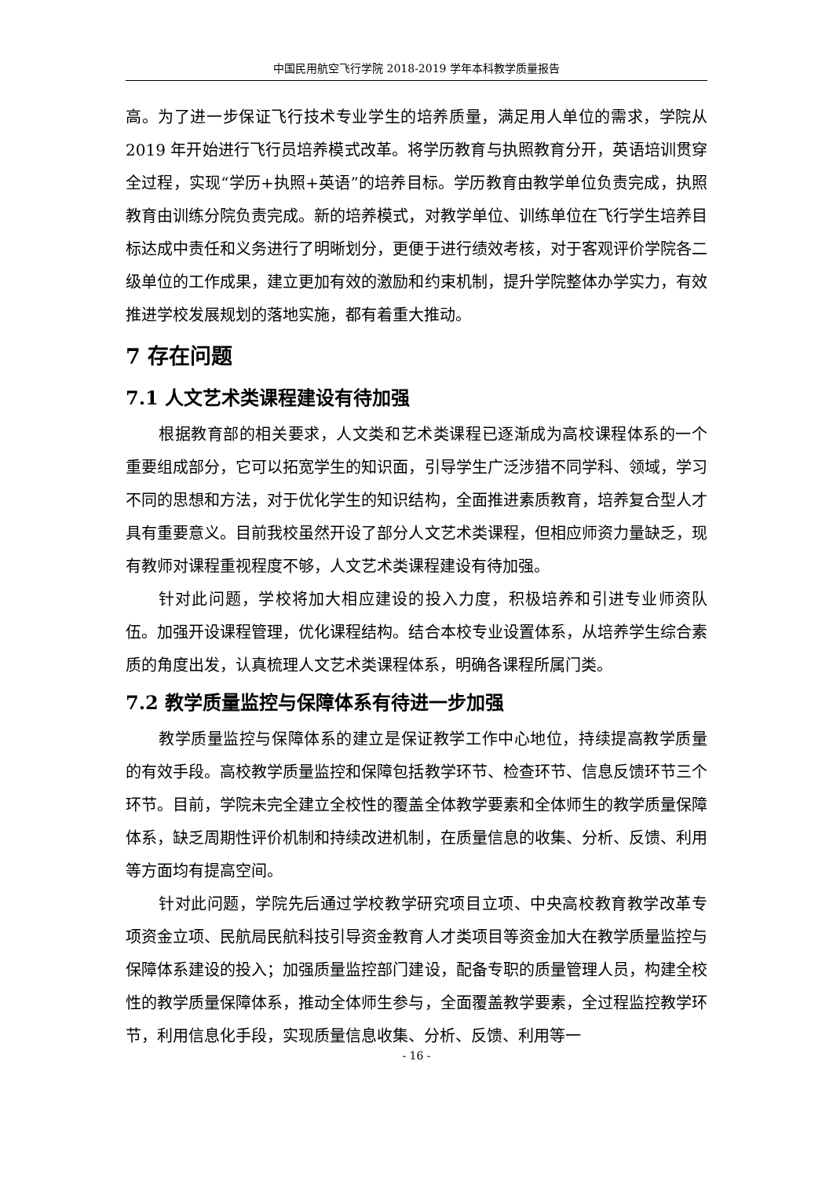中国民用航空飞行学院 2018-2019 学年本科教学质量报告
高。为了进一步保证飞行技术专业学生的培养质量，满足用人单位的需求，学院从 2019 年开始进行飞行员培养模式改革。将学历教育与执照教育分开，英语培训贯穿全过程，实现“学历+执照+英语”的培养目标。学历教育由教学单位负责完成，执照教育由训练分院负责完成。新的培养模式，对教学单位、训练单位在飞行学生培养目标达成中责任和义务进行了明晰划分，更便于进行绩效考核，对于客观评价学院各二级单位的工作成果，建立更加有效的激励和约束机制，提升学院整体办学实力，有效推进学校发展规划的落地实施，都有着重大推动。
7 存在问题
7.1 人文艺术类课程建设有待加强
根据教育部的相关要求，人文类和艺术类课程已逐渐成为高校课程体系的一个重要组成部分，它可以拓宽学生的知识面，引导学生广泛涉猎不同学科、领域，学习不同的思想和方法，对于优化学生的知识结构，全面推进素质教育，培养复合型人才具有重要意义。目前我校虽然开设了部分人文艺术类课程，但相应师资力量缺乏，现有教师对课程重视程度不够，人文艺术类课程建设有待加强。
针对此问题，学校将加大相应建设的投入力度，积极培养和引进专业师资队伍。加强开设课程管理，优化课程结构。结合本校专业设置体系，从培养学生综合素质的角度出发，认真梳理人文艺术类课程体系，明确各课程所属门类。
7.2 教学质量监控与保障体系有待进一步加强
教学质量监控与保障体系的建立是保证教学工作中心地位，持续提高教学质量的有效手段。高校教学质量监控和保障包括教学环节、检查环节、信息反馈环节三个环节。目前，学院未完全建立全校性的覆盖全体教学要素和全体师生的教学质量保障体系，缺乏周期性评价机制和持续改进机制，在质量信息的收集、分析、反馈、利用等方面均有提高空间。
针对此问题，学院先后通过学校教学研究项目立项、中央高校教育教学改革专项资金立项、民航局民航科技引导资金教育人才类项目等资金加大在教学质量监控与保障体系建设的投入；加强质量监控部门建设，配备专职的质量管理人员，构建全校性的教学质量保障体系，推动全体师生参与，全面覆盖教学要素，全过程监控教学环节，利用信息化手段，实现质量信息收集、分析、反馈、利用等一
- 16 -